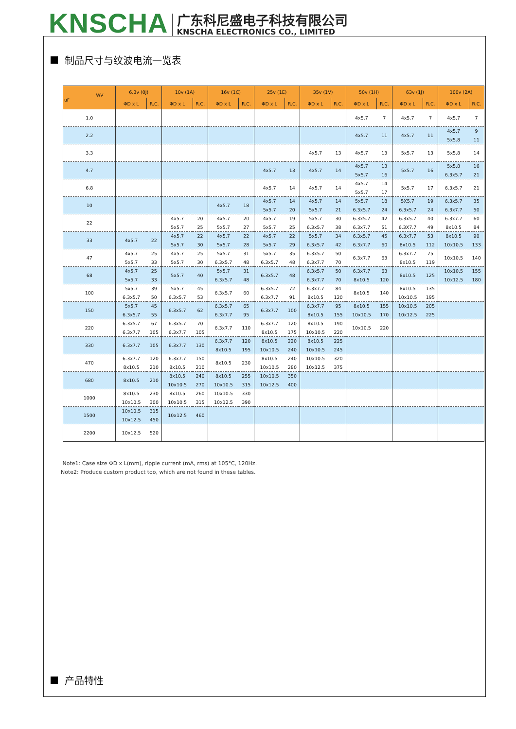KNSCHA
广东科尼盛电子科技有限公司
KNSCHA ELECTRONICS CO., LIMITED
制品尺寸与纹波电流一览表
| WV uF | 6.3v (0J) | | 10v (1A) | | 16v (1C) | | 25v (1E) | | 35v (1V) | | 50v (1H) | | 63v (1J) | | 100v (2A) | |
| --- | --- | --- | --- | --- | --- | --- | --- | --- | --- | --- | --- | --- | --- | --- | --- | --- |
| | ΦD x L | R.C. | ΦD x L | R.C. | ΦD x L | R.C. | ΦD x L | R.C. | ΦD x L | R.C. | ΦD x L | R.C. | ΦD x L | R.C. | ΦD x L | R.C. |
| 1.0 | | | | | | | | | | | 4x5.7 | 7 | 4x5.7 | 7 | 4x5.7 | 7 |
| 2.2 | | | | | | | | | | | 4x5.7 | 11 | 4x5.7 | 11 | 4x5.7 5x5.8 | 9 11 |
| 3.3 | | | | | | | | | 4x5.7 | 13 | 4x5.7 | 13 | 5x5.7 | 13 | 5x5.8 | 14 |
| 4.7 | | | | | | | 4x5.7 | 13 | 4x5.7 | 14 | 4x5.7 5x5.7 | 13 16 | 5x5.7 | 16 | 5x5.8 6.3x5.7 | 16 21 |
| 6.8 | | | | | | | 4x5.7 | 14 | 4x5.7 | 14 | 4x5.7 5x5.7 | 14 17 | 5x5.7 | 17 | 6.3x5.7 | 21 |
| 10 | | | | | 4x5.7 | 18 | 4x5.7 5x5.7 | 14 20 | 4x5.7 5x5.7 | 14 21 | 5x5.7 6.3x5.7 | 18 24 | 5X5.7 6.3x5.7 | 19 24 | 6.3x5.7 6.3x7.7 | 35 50 |
| 22 | | | 4x5.7 5x5.7 | 20 25 | 4x5.7 5x5.7 | 20 27 | 4x5.7 5x5.7 | 19 25 | 5x5.7 6.3x5.7 | 30 38 | 6.3x5.7 6.3x7.7 | 42 51 | 6.3x5.7 6.3X7.7 | 40 49 | 6.3x7.7 8x10.5 | 60 84 |
| 33 | 4x5.7 | 22 | 4x5.7 5x5.7 | 22 30 | 4x5.7 5x5.7 | 22 28 | 4x5.7 5x5.7 | 22 29 | 5x5.7 6.3x5.7 | 34 42 | 6.3x5.7 6.3x7.7 | 45 60 | 6.3x7.7 8x10.5 | 53 112 | 8x10.5 10x10.5 | 90 133 |
| 47 | 4x5.7 5x5.7 | 25 33 | 4x5.7 5x5.7 | 25 30 | 5x5.7 6.3x5.7 | 31 48 | 5x5.7 6.3x5.7 | 35 48 | 6.3x5.7 6.3x7.7 | 50 70 | 6.3x7.7 | 63 | 6.3x7.7 8x10.5 | 75 119 | 10x10.5 | 140 |
| 68 | 4x5.7 5x5.7 | 25 33 | 5x5.7 | 40 | 5x5.7 6.3x5.7 | 31 48 | 6.3x5.7 | 48 | 6.3x5.7 6.3x7.7 | 50 70 | 6.3x7.7 8x10.5 | 63 120 | 8x10.5 | 125 | 10x10.5 10x12.5 | 155 180 |
| 100 | 5x5.7 6.3x5.7 | 39 50 | 5x5.7 6.3x5.7 | 45 53 | 6.3x5.7 | 60 | 6.3x5.7 6.3x7.7 | 72 91 | 6.3x7.7 8x10.5 | 84 120 | 8x10.5 | 140 | 8x10.5 10x10.5 | 135 195 | | |
| 150 | 5x5.7 6.3x5.7 | 45 55 | 6.3x5.7 | 62 | 6.3x5.7 6.3x7.7 | 65 95 | 6.3x7.7 | 100 | 6.3x7.7 8x10.5 | 95 155 | 8x10.5 10x10.5 | 155 170 | 10x10.5 10x12.5 | 205 225 | | |
| 220 | 6.3x5.7 6.3x7.7 | 67 105 | 6.3x5.7 6.3x7.7 | 70 105 | 6.3x7.7 | 110 | 6.3x7.7 8x10.5 | 120 175 | 8x10.5 10x10.5 | 190 220 | 10x10.5 | 220 | | | | |
| 330 | 6.3x7.7 | 105 | 6.3x7.7 | 130 | 6.3x7.7 8x10.5 | 120 195 | 8x10.5 10x10.5 | 220 240 | 8x10.5 10x10.5 | 225 245 | | | | | | |
| 470 | 6.3x7.7 8x10.5 | 120 210 | 6.3x7.7 8x10.5 | 150 210 | 8x10.5 | 230 | 8x10.5 10x10.5 | 240 280 | 10x10.5 10x12.5 | 320 375 | | | | | | |
| 680 | 8x10.5 | 210 | 8x10.5 10x10.5 | 240 270 | 8x10.5 10x10.5 | 255 315 | 10x10.5 10x12.5 | 350 400 | | | | | | | | |
| 1000 | 8x10.5 10x10.5 | 230 300 | 8x10.5 10x10.5 | 260 315 | 10x10.5 10x12.5 | 330 390 | | | | | | | | | | |
| 1500 | 10x10.5 10x12.5 | 315 450 | 10x12.5 | 460 | | | | | | | | | | | | |
| 2200 | 10x12.5 | 520 | | | | | | | | | | | | | | |
Note1: Case size ΦD x L(mm), ripple current (mA, rms) at 105°C, 120Hz.
Note2: Produce custom product too, which are not found in these tables.
产品特性